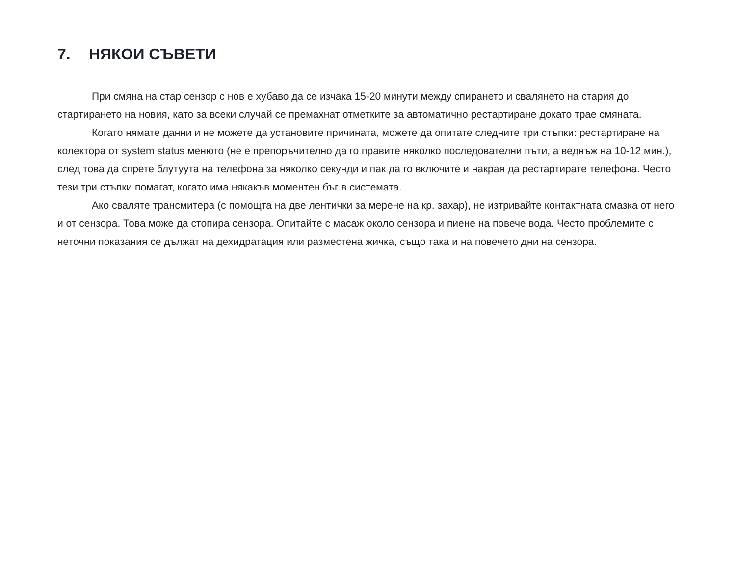7. НЯКОИ СЪВЕТИ
При смяна на стар сензор с нов е хубаво да се изчака 15-20 минути между спирането и свалянето на стария до стартирането на новия, като за всеки случай се премахнат отметките за автоматично рестартиране докато трае смяната.
Когато нямате данни и не можете да установите причината, можете да опитате следните три стъпки: рестартиране на колектора от system status менюто (не е препоръчително да го правите няколко последователни пъти, а веднъж на 10-12 мин.), след това да спрете блутуута на телефона за няколко секунди и пак да го включите и накрая да рестартирате телефона. Често тези три стъпки помагат, когато има някакъв моментен бъг в системата.
Ако сваляте трансмитера (с помощта на две лентички за мерене на кр. захар), не изтривайте контактната смазка от него и от сензора. Това може да стопира сензора. Опитайте с масаж около сензора и пиене на повече вода. Често проблемите с неточни показания се дължат на дехидратация или разместена жичка, също така и на повечето дни на сензора.